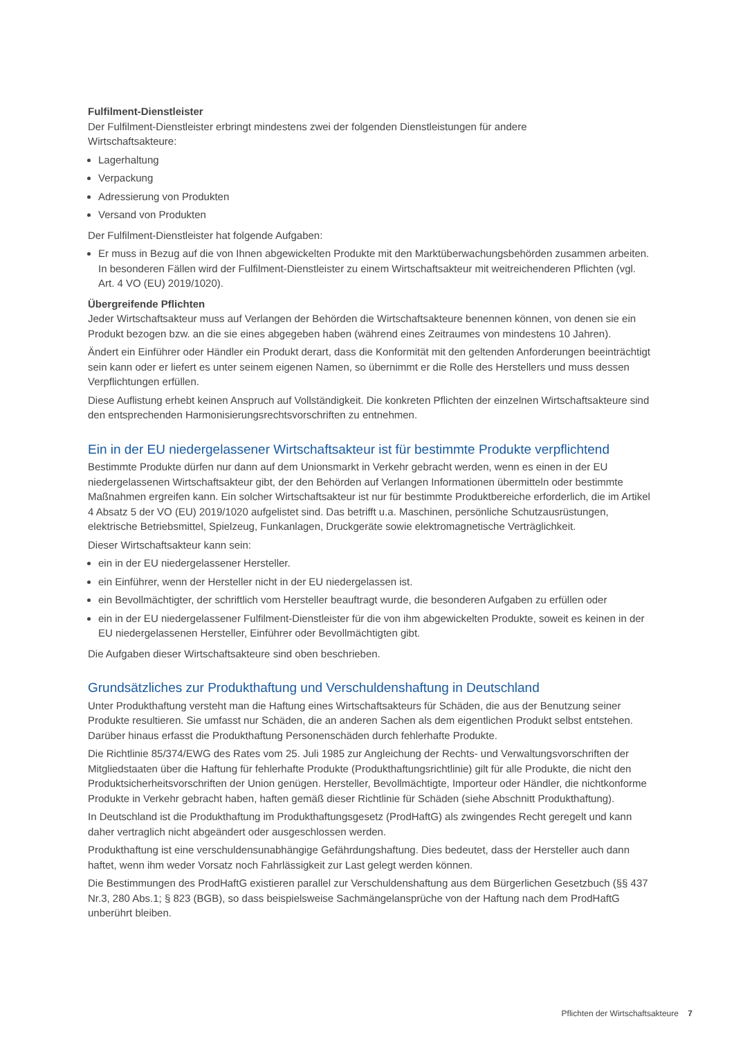Fulfilment-Dienstleister
Der Fulfilment-Dienstleister erbringt mindestens zwei der folgenden Dienstleistungen für andere
Wirtschaftsakteure:
Lagerhaltung
Verpackung
Adressierung von Produkten
Versand von Produkten
Der Fulfilment-Dienstleister hat folgende Aufgaben:
Er muss in Bezug auf die von Ihnen abgewickelten Produkte mit den Marktüberwachungsbehörden zusammen arbeiten. In besonderen Fällen wird der Fulfilment-Dienstleister zu einem Wirtschaftsakteur mit weitreichende­ren Pflichten (vgl. Art. 4 VO (EU) 2019/1020).
Übergreifende Pflichten
Jeder Wirtschaftsakteur muss auf Verlangen der Behörden die Wirtschaftsakteure benennen können, von denen sie ein Produkt bezogen bzw. an die sie eines abgegeben haben (während eines Zeitraumes von mindestens 10 Jahren).
Ändert ein Einführer oder Händler ein Produkt derart, dass die Konformität mit den geltenden Anforderungen be­einträchtigt sein kann oder er liefert es unter seinem eigenen Namen, so übernimmt er die Rolle des Herstellers und muss dessen Verpflichtungen erfüllen.
Diese Auflistung erhebt keinen Anspruch auf Vollständigkeit. Die konkreten Pflichten der einzelnen Wirtschaftsak­teure sind den entsprechenden Harmonisierungsrechtsvorschriften zu entnehmen.
Ein in der EU niedergelassener Wirtschaftsakteur ist für bestimmte Produkte verpflichtend
Bestimmte Produkte dürfen nur dann auf dem Unionsmarkt in Verkehr gebracht werden, wenn es einen in der EU niedergelassenen Wirtschaftsakteur gibt, der den Behörden auf Verlangen Informationen übermitteln oder be­stimmte Maßnahmen ergreifen kann. Ein solcher Wirtschaftsakteur ist nur für bestimmte Produktbereiche erfor­derlich, die im Artikel 4 Absatz 5 der VO (EU) 2019/1020 aufgelistet sind. Das betrifft u.a. Maschinen, persönliche Schutzausrüstungen, elektrische Betriebsmittel, Spielzeug, Funkanlagen, Druckgeräte sowie elektromagnetische Verträglichkeit.
Dieser Wirtschaftsakteur kann sein:
ein in der EU niedergelassener Hersteller.
ein Einführer, wenn der Hersteller nicht in der EU niedergelassen ist.
ein Bevollmächtigter, der schriftlich vom Hersteller beauftragt wurde, die besonderen Aufgaben zu erfüllen oder
ein in der EU niedergelassener Fulfilment-Dienstleister für die von ihm abgewickelten Produkte, soweit es keinen in der EU niedergelassenen Hersteller, Einführer oder Bevollmächtigten gibt.
Die Aufgaben dieser Wirtschaftsakteure sind oben beschrieben.
Grundsätzliches zur Produkthaftung und Verschuldenshaftung in Deutschland
Unter Produkthaftung versteht man die Haftung eines Wirtschaftsakteurs für Schäden, die aus der Benutzung sei­ner Produkte resultieren. Sie umfasst nur Schäden, die an anderen Sachen als dem eigentlichen Produkt selbst ent­stehen. Darüber hinaus erfasst die Produkthaftung Personenschäden durch fehlerhafte Produkte.
Die Richtlinie 85/374/EWG des Rates vom 25. Juli 1985 zur Angleichung der Rechts- und Verwaltungsvorschriften der Mitgliedstaaten über die Haftung für fehlerhafte Produkte (Produkthaftungsrichtlinie) gilt für alle Produkte, die nicht den Produktsicherheitsvorschriften der Union genügen. Hersteller, Bevollmächtigte, Importeur oder Händler, die nichtkonforme Produkte in Verkehr gebracht haben, haften gemäß dieser Richtlinie für Schäden (siehe Ab­schnitt Produkthaftung).
In Deutschland ist die Produkthaftung im Produkthaftungsgesetz (ProdHaftG) als zwingendes Recht geregelt und kann daher vertraglich nicht abgeändert oder ausgeschlossen werden.
Produkthaftung ist eine verschuldensunabhängige Gefährdungshaftung. Dies bedeutet, dass der Hersteller auch dann haftet, wenn ihm weder Vorsatz noch Fahrlässigkeit zur Last gelegt werden können.
Die Bestimmungen des ProdHaftG existieren parallel zur Verschuldenshaftung aus dem Bürgerlichen Gesetzbuch (§§ 437 Nr.3, 280 Abs.1; § 823 (BGB), so dass beispielsweise Sachmängelansprüche von der Haftung nach dem ProdHaftG unberührt bleiben.
Pflichten der Wirtschaftsakteure 7